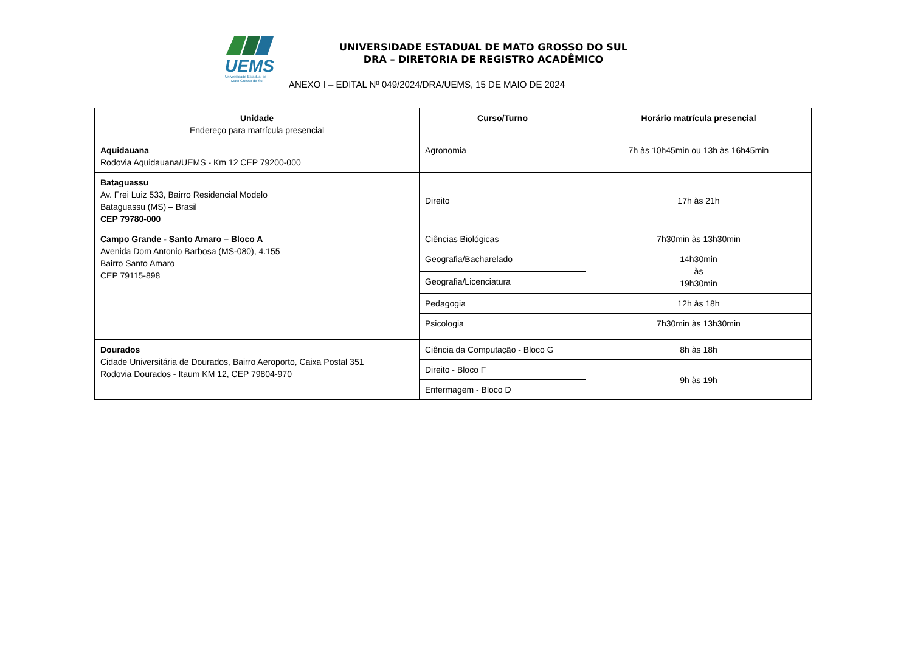UEMS
Universidade Estadual de
Mato Grosso do Sul
UNIVERSIDADE ESTADUAL DE MATO GROSSO DO SUL
DRA – DIRETORIA DE REGISTRO ACADÊMICO
ANEXO I – EDITAL Nº 049/2024/DRA/UEMS, 15 DE MAIO DE 2024
| Unidade Endereço para matrícula presencial | Curso/Turno | Horário matrícula presencial |
| --- | --- | --- |
| Aquidauana Rodovia Aquidauana/UEMS - Km 12 CEP 79200-000 | Agronomia | 7h às 10h45min ou 13h às 16h45min |
| Bataguassu Av. Frei Luiz 533, Bairro Residencial Modelo Bataguassu (MS) – Brasil CEP 79780-000 | Direito | 17h às 21h |
| Campo Grande - Santo Amaro – Bloco A Avenida Dom Antonio Barbosa (MS-080), 4.155 Bairro Santo Amaro CEP 79115-898 | Ciências Biológicas | 7h30min às 13h30min |
| | Geografia/Bacharelado | 14h30min às 19h30min |
| | Geografia/Licenciatura | |
| | Pedagogia | 12h às 18h |
| | Psicologia | 7h30min às 13h30min |
| Dourados Cidade Universitária de Dourados, Bairro Aeroporto, Caixa Postal 351 Rodovia Dourados - Itaum KM 12, CEP 79804-970 | Ciência da Computação - Bloco G | 8h às 18h |
| | Direito - Bloco F | 9h às 19h |
| | Enfermagem - Bloco D | |